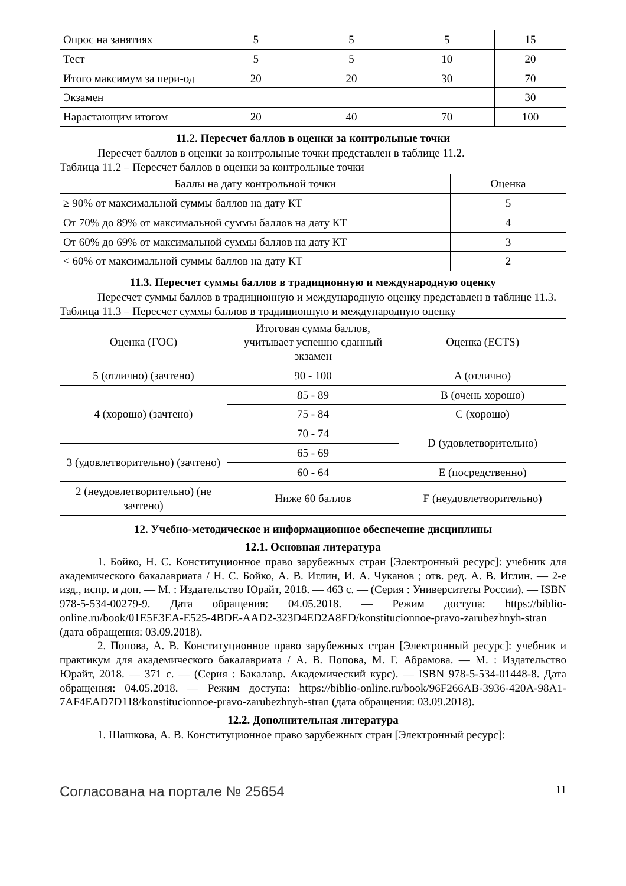| Опрос на занятиях | 5 | 5 | 5 | 15 |
| Тест | 5 | 5 | 10 | 20 |
| Итого максимум за пери-од | 20 | 20 | 30 | 70 |
| Экзамен | | | | 30 |
| Нарастающим итогом | 20 | 40 | 70 | 100 |
11.2. Пересчет баллов в оценки за контрольные точки
Пересчет баллов в оценки за контрольные точки представлен в таблице 11.2.
Таблица 11.2 – Пересчет баллов в оценки за контрольные точки
| Баллы на дату контрольной точки | Оценка |
| --- | --- |
| ≥ 90% от максимальной суммы баллов на дату КТ | 5 |
| От 70% до 89% от максимальной суммы баллов на дату КТ | 4 |
| От 60% до 69% от максимальной суммы баллов на дату КТ | 3 |
| < 60% от максимальной суммы баллов на дату КТ | 2 |
11.3. Пересчет суммы баллов в традиционную и международную оценку
Пересчет суммы баллов в традиционную и международную оценку представлен в таблице 11.3.
Таблица 11.3 – Пересчет суммы баллов в традиционную и международную оценку
| Оценка (ГОС) | Итоговая сумма баллов, учитывает успешно сданный экзамен | Оценка (ECTS) |
| --- | --- | --- |
| 5 (отлично) (зачтено) | 90 - 100 | A (отлично) |
| 4 (хорошо) (зачтено) | 85 - 89 | B (очень хорошо) |
| | 75 - 84 | C (хорошо) |
| | 70 - 74 | D (удовлетворительно) |
| 3 (удовлетворительно) (зачтено) | 65 - 69 | |
| | 60 - 64 | E (посредственно) |
| 2 (неудовлетворительно) (не зачтено) | Ниже 60 баллов | F (неудовлетворительно) |
12. Учебно-методическое и информационное обеспечение дисциплины
12.1. Основная литература
1. Бойко, Н. С. Конституционное право зарубежных стран [Электронный ресурс]: учебник для академического бакалавриата / Н. С. Бойко, А. В. Иглин, И. А. Чуканов ; отв. ред. А. В. Иглин. — 2-е изд., испр. и доп. — М. : Издательство Юрайт, 2018. — 463 с. — (Серия : Университеты России). — ISBN 978-5-534-00279-9. Дата обращения: 04.05.2018. — Режим доступа: https://biblio-online.ru/book/01E5E3EA-E525-4BDE-AAD2-323D4ED2A8ED/konstitucionnoe-pravo-zarubezhnyh-stran (дата обращения: 03.09.2018).
2. Попова, А. В. Конституционное право зарубежных стран [Электронный ресурс]: учебник и практикум для академического бакалавриата / А. В. Попова, М. Г. Абрамова. — М. : Издательство Юрайт, 2018. — 371 с. — (Серия : Бакалавр. Академический курс). — ISBN 978-5-534-01448-8. Дата обращения: 04.05.2018. — Режим доступа: https://biblio-online.ru/book/96F266AB-3936-420A-98A1-7AF4EAD7D118/konstitucionnoe-pravo-zarubezhnyh-stran (дата обращения: 03.09.2018).
12.2. Дополнительная литература
1. Шашкова, А. В. Конституционное право зарубежных стран [Электронный ресурс]:
Согласована на портале № 25654 11